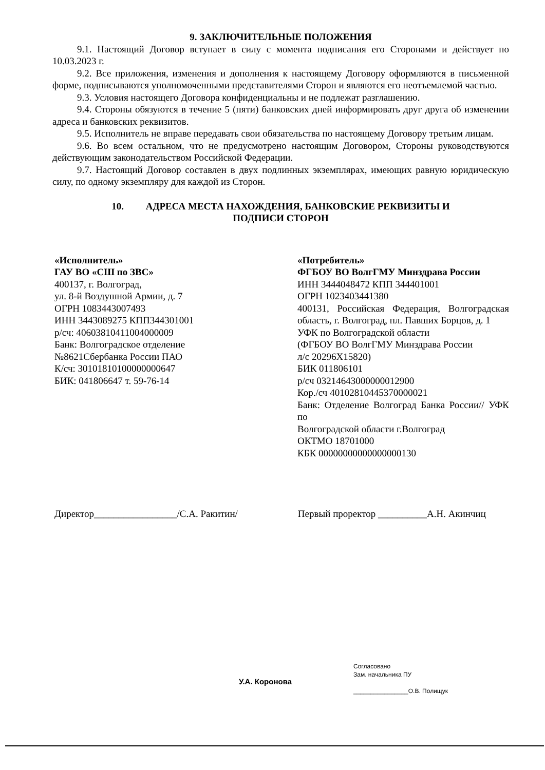9. ЗАКЛЮЧИТЕЛЬНЫЕ ПОЛОЖЕНИЯ
9.1. Настоящий Договор вступает в силу с момента подписания его Сторонами и действует по 10.03.2023 г.
9.2. Все приложения, изменения и дополнения к настоящему Договору оформляются в письменной форме, подписываются уполномоченными представителями Сторон и являются его неотъемлемой частью.
9.3. Условия настоящего Договора конфиденциальны и не подлежат разглашению.
9.4. Стороны обязуются в течение 5 (пяти) банковских дней информировать друг друга об изменении адреса и банковских реквизитов.
9.5. Исполнитель не вправе передавать свои обязательства по настоящему Договору третьим лицам.
9.6. Во всем остальном, что не предусмотрено настоящим Договором, Стороны руководствуются действующим законодательством Российской Федерации.
9.7. Настоящий Договор составлен в двух подлинных экземплярах, имеющих равную юридическую силу, по одному экземпляру для каждой из Сторон.
10. АДРЕСА МЕСТА НАХОЖДЕНИЯ, БАНКОВСКИЕ РЕКВИЗИТЫ И
ПОДПИСИ СТОРОН
«Исполнитель»
ГАУ ВО «СШ по ЗВС»
400137, г. Волгоград,
ул. 8-й Воздушной Армии, д. 7
ОГРН 1083443007493
ИНН 3443089275 КПП344301001
р/сч: 40603810411004000009
Банк: Волгоградское отделение
№8621Сбербанка России ПАО
К/сч: 30101810100000000647
БИК: 041806647 т. 59-76-14
«Потребитель»
ФГБОУ ВО ВолгГМУ Минздрава России
ИНН 3444048472 КПП 344401001
ОГРН 1023403441380
400131, Российская Федерация, Волгоградская область, г. Волгоград, пл. Павших Борцов, д. 1
УФК по Волгоградской области
(ФГБОУ ВО ВолгГМУ Минздрава России
л/с 20296Х15820)
БИК 011806101
р/сч 03214643000000012900
Кор./сч 40102810445370000021
Банк: Отделение Волгоград Банка России// УФК по
Волгоградской области г.Волгоград
ОКТМО 18701000
КБК 00000000000000000130
Директор_________________/С.А. Ракитин/ Первый проректор __________А.Н. Акинчиц
У.А. Коронова
Согласовано
Зам. начальника ПУ
________________О.В. Полищук